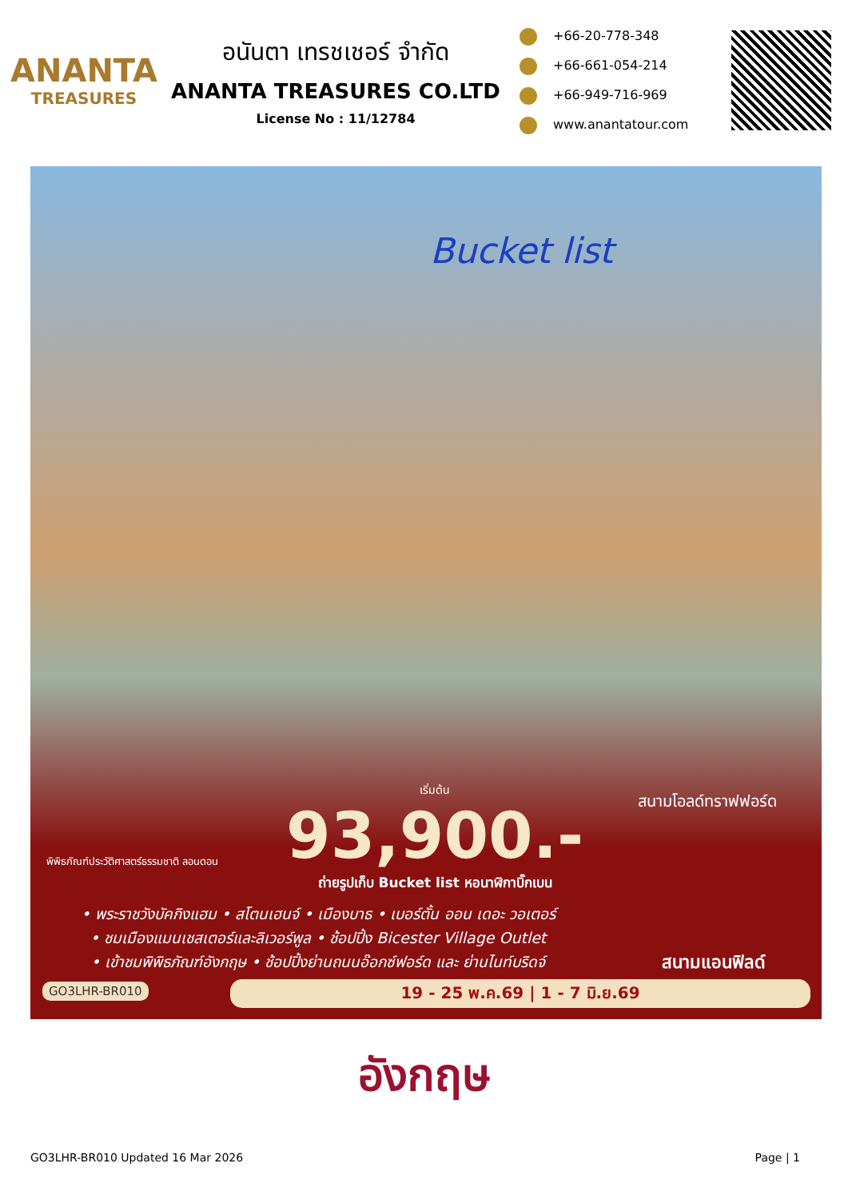ANANTA
TREASURES
อนันตา เทรชเชอร์ จำกัด
ANANTA TREASURES CO.LTD
License No : 11/12784
+66-20-778-348
+66-661-054-214
+66-949-716-969
www.anantatour.com
Bucket list
พิพิธภัณฑ์ประวัติศาสตร์ธรรมชาติ ลอนดอน
สนามโอลด์ทราฟฟอร์ด
สนามแอนฟิลด์
เริ่มต้น
93,900.-
ถ่ายรูปเก็บ Bucket list หอนาฬิกาบิ๊กเบน
• พระราชวังบัคกิงแฮม • สโตนเฮนจ์ • เมืองบาธ • เบอร์ตั้น ออน เดอะ วอเตอร์
• ชมเมืองแมนเชสเตอร์และลิเวอร์พูล • ช้อปปิ้ง Bicester Village Outlet
• เข้าชมพิพิธภัณฑ์อังกฤษ • ช้อปปิ้งย่านถนนอ๊อกซ์ฟอร์ด และ ย่านไนท์บริดจ์
GO3LHR-BR010 19 - 25 พ.ค.69 | 1 - 7 มิ.ย.69
อังกฤษ
GO3LHR-BR010 Updated 16 Mar 2026 Page | 1